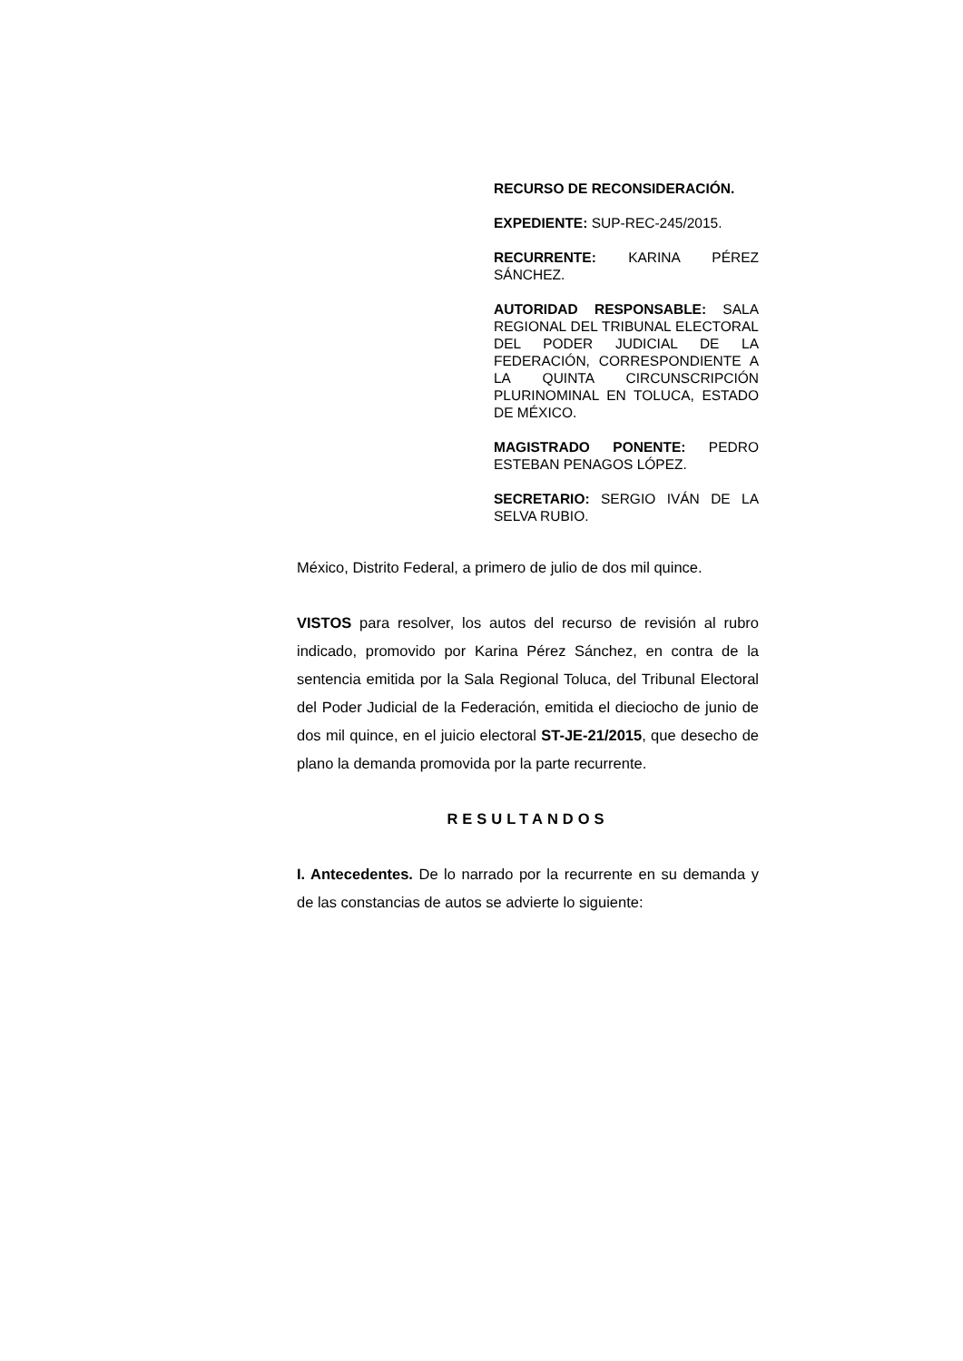RECURSO DE RECONSIDERACIÓN.
EXPEDIENTE: SUP-REC-245/2015.
RECURRENTE: KARINA PÉREZ SÁNCHEZ.
AUTORIDAD RESPONSABLE: SALA REGIONAL DEL TRIBUNAL ELECTORAL DEL PODER JUDICIAL DE LA FEDERACIÓN, CORRESPONDIENTE A LA QUINTA CIRCUNSCRIPCIÓN PLURINOMINAL EN TOLUCA, ESTADO DE MÉXICO.
MAGISTRADO PONENTE: PEDRO ESTEBAN PENAGOS LÓPEZ.
SECRETARIO: SERGIO IVÁN DE LA SELVA RUBIO.
México, Distrito Federal, a primero de julio de dos mil quince.
VISTOS para resolver, los autos del recurso de revisión al rubro indicado, promovido por Karina Pérez Sánchez, en contra de la sentencia emitida por la Sala Regional Toluca, del Tribunal Electoral del Poder Judicial de la Federación, emitida el dieciocho de junio de dos mil quince, en el juicio electoral ST-JE-21/2015, que desecho de plano la demanda promovida por la parte recurrente.
RESULTANDOS
I. Antecedentes. De lo narrado por la recurrente en su demanda y de las constancias de autos se advierte lo siguiente: